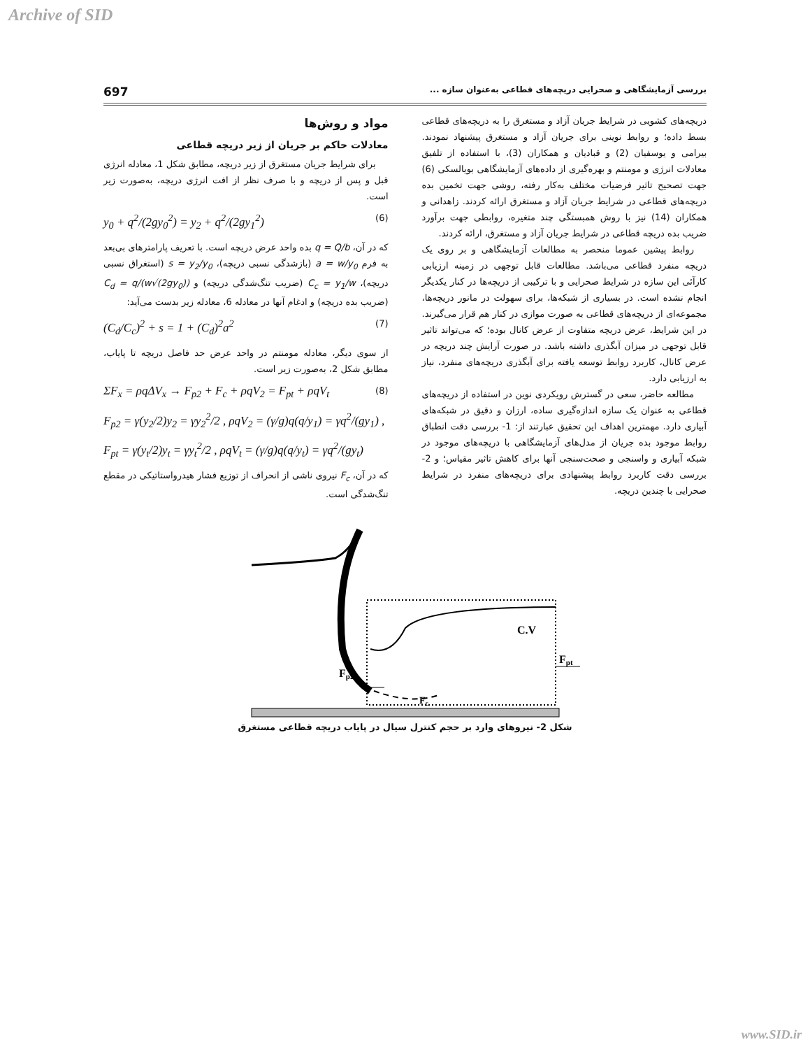Archive of SID
بررسی آزمایشگاهی و صحرایی دریچه‌های قطاعی به‌عنوان سازه ... 697
دریچه‌های کشویی در شرایط جریان آزاد و مستغرق را به دریچه‌های قطاعی بسط داده؛ و روابط نوینی برای جریان آزاد و مستغرق پیشنهاد نمودند. بیرامی و یوسفیان (2) و قبادیان و همکاران (3)، با استفاده از تلفیق معادلات انرژی و مومنتم و بهره‌گیری از داده‌های آزمایشگاهی بویالسکی (6) جهت تصحیح تاثیر فرضیات مختلف به‌کار رفته، روشی جهت تخمین بده دریچه‌های قطاعی در شرایط جریان آزاد و مستغرق ارائه کردند. زاهدانی و همکاران (14) نیز با روش همبستگی چند متغیره، روابطی جهت برآورد ضریب بده دریچه قطاعی در شرایط جریان آزاد و مستغرق، ارائه کردند.
روابط پیشین عموما منحصر به مطالعات آزمایشگاهی و بر روی یک دریچه منفرد قطاعی می‌باشد. مطالعات قابل توجهی در زمینه ارزیابی کارآئی این سازه در شرایط صحرایی و با ترکیبی از دریچه‌ها در کنار یکدیگر انجام نشده است. در بسیاری از شبکه‌ها، برای سهولت در مانور دریچه‌ها، مجموعه‌ای از دریچه‌های قطاعی به صورت موازی در کنار هم قرار می‌گیرند. در این شرایط، عرض دریچه متفاوت از عرض کانال بوده؛ که می‌تواند تاثیر قابل توجهی در میزان آبگذری داشته باشد. در صورت آرایش چند دریچه در عرض کانال، کاربرد روابط توسعه یافته برای آبگذری دریچه‌های منفرد، نیاز به ارزیابی دارد.
مطالعه حاضر، سعی در گسترش رویکردی نوین در استفاده از دریچه‌های قطاعی به عنوان یک سازه اندازه‌گیری ساده، ارزان و دقیق در شبکه‌های آبیاری دارد. مهمترین اهداف این تحقیق عبارتند از: 1- بررسی دقت انطباق روابط موجود بده جریان از مدل‌های آزمایشگاهی با دریچه‌های موجود در شبکه آبیاری و واسنجی و صحت‌سنجی آنها برای کاهش تاثیر مقیاس؛ و 2- بررسی دقت کاربرد روابط پیشنهادی برای دریچه‌های منفرد در شرایط صحرایی با چندین دریچه.
مواد و روش‌ها
معادلات حاکم بر جریان از زیر دریچه قطاعی
برای شرایط جریان مستغرق از زیر دریچه، مطابق شکل 1، معادله انرژی قبل و پس از دریچه و با صرف نظر از افت انرژی دریچه، به‌صورت زیر است.
y<sub>0</sub> + q<sup>2</sup>/(2gy<sub>0</sub><sup>2</sup>) = y<sub>2</sub> + q<sup>2</sup>/(2gy<sub>1</sub><sup>2</sup>) (6)
که در آن، q = Q/b بده واحد عرض دریچه است. با تعریف پارامترهای بی‌بعد به فرم a = w/y<sub>0</sub> (بازشدگی نسبی دریچه)، s = y<sub>2</sub>/y<sub>0</sub> (استغراق نسبی دریچه)، C<sub>c</sub> = y<sub>1</sub>/w (ضریب تنگ‌شدگی دریچه) و C<sub>d</sub> = q/(w√(2gy<sub>0</sub>)) (ضریب بده دریچه) و ادغام آنها در معادله 6، معادله زیر بدست می‌آید:
(C<sub>d</sub>/C<sub>c</sub>)<sup>2</sup> + s = 1 + (C<sub>d</sub>)<sup>2</sup>a<sup>2</sup> (7)
از سوی دیگر، معادله مومنتم در واحد عرض حد فاصل دریچه تا پایاب، مطابق شکل 2، به‌صورت زیر است.
ΣF<sub>x</sub> = ρqΔV<sub>x</sub> → F<sub>p2</sub> + F<sub>c</sub> + ρqV<sub>2</sub> = F<sub>pt</sub> + ρqV<sub>t</sub> (8)
F<sub>p2</sub> = γ(y<sub>2</sub>/2)y<sub>2</sub> = γy<sub>2</sub><sup>2</sup>/2 , ρqV<sub>2</sub> = (γ/g)q(q/y<sub>1</sub>) = γq<sup>2</sup>/(gy<sub>1</sub>) ,
F<sub>pt</sub> = γ(y<sub>t</sub>/2)y<sub>t</sub> = γy<sub>t</sub><sup>2</sup>/2 , ρqV<sub>t</sub> = (γ/g)q(q/y<sub>t</sub>) = γq<sup>2</sup>/(gy<sub>t</sub>)
که در آن، F<sub>c</sub> نیروی ناشی از انحراف از توزیع فشار هیدرواستاتیکی در مقطع تنگ‌شدگی است.
C.V
Fpt
Fp2
Fc
شکل 2- نیروهای وارد بر حجم کنترل سیال در پایاب دریچه قطاعی مستغرق
www.SID.ir